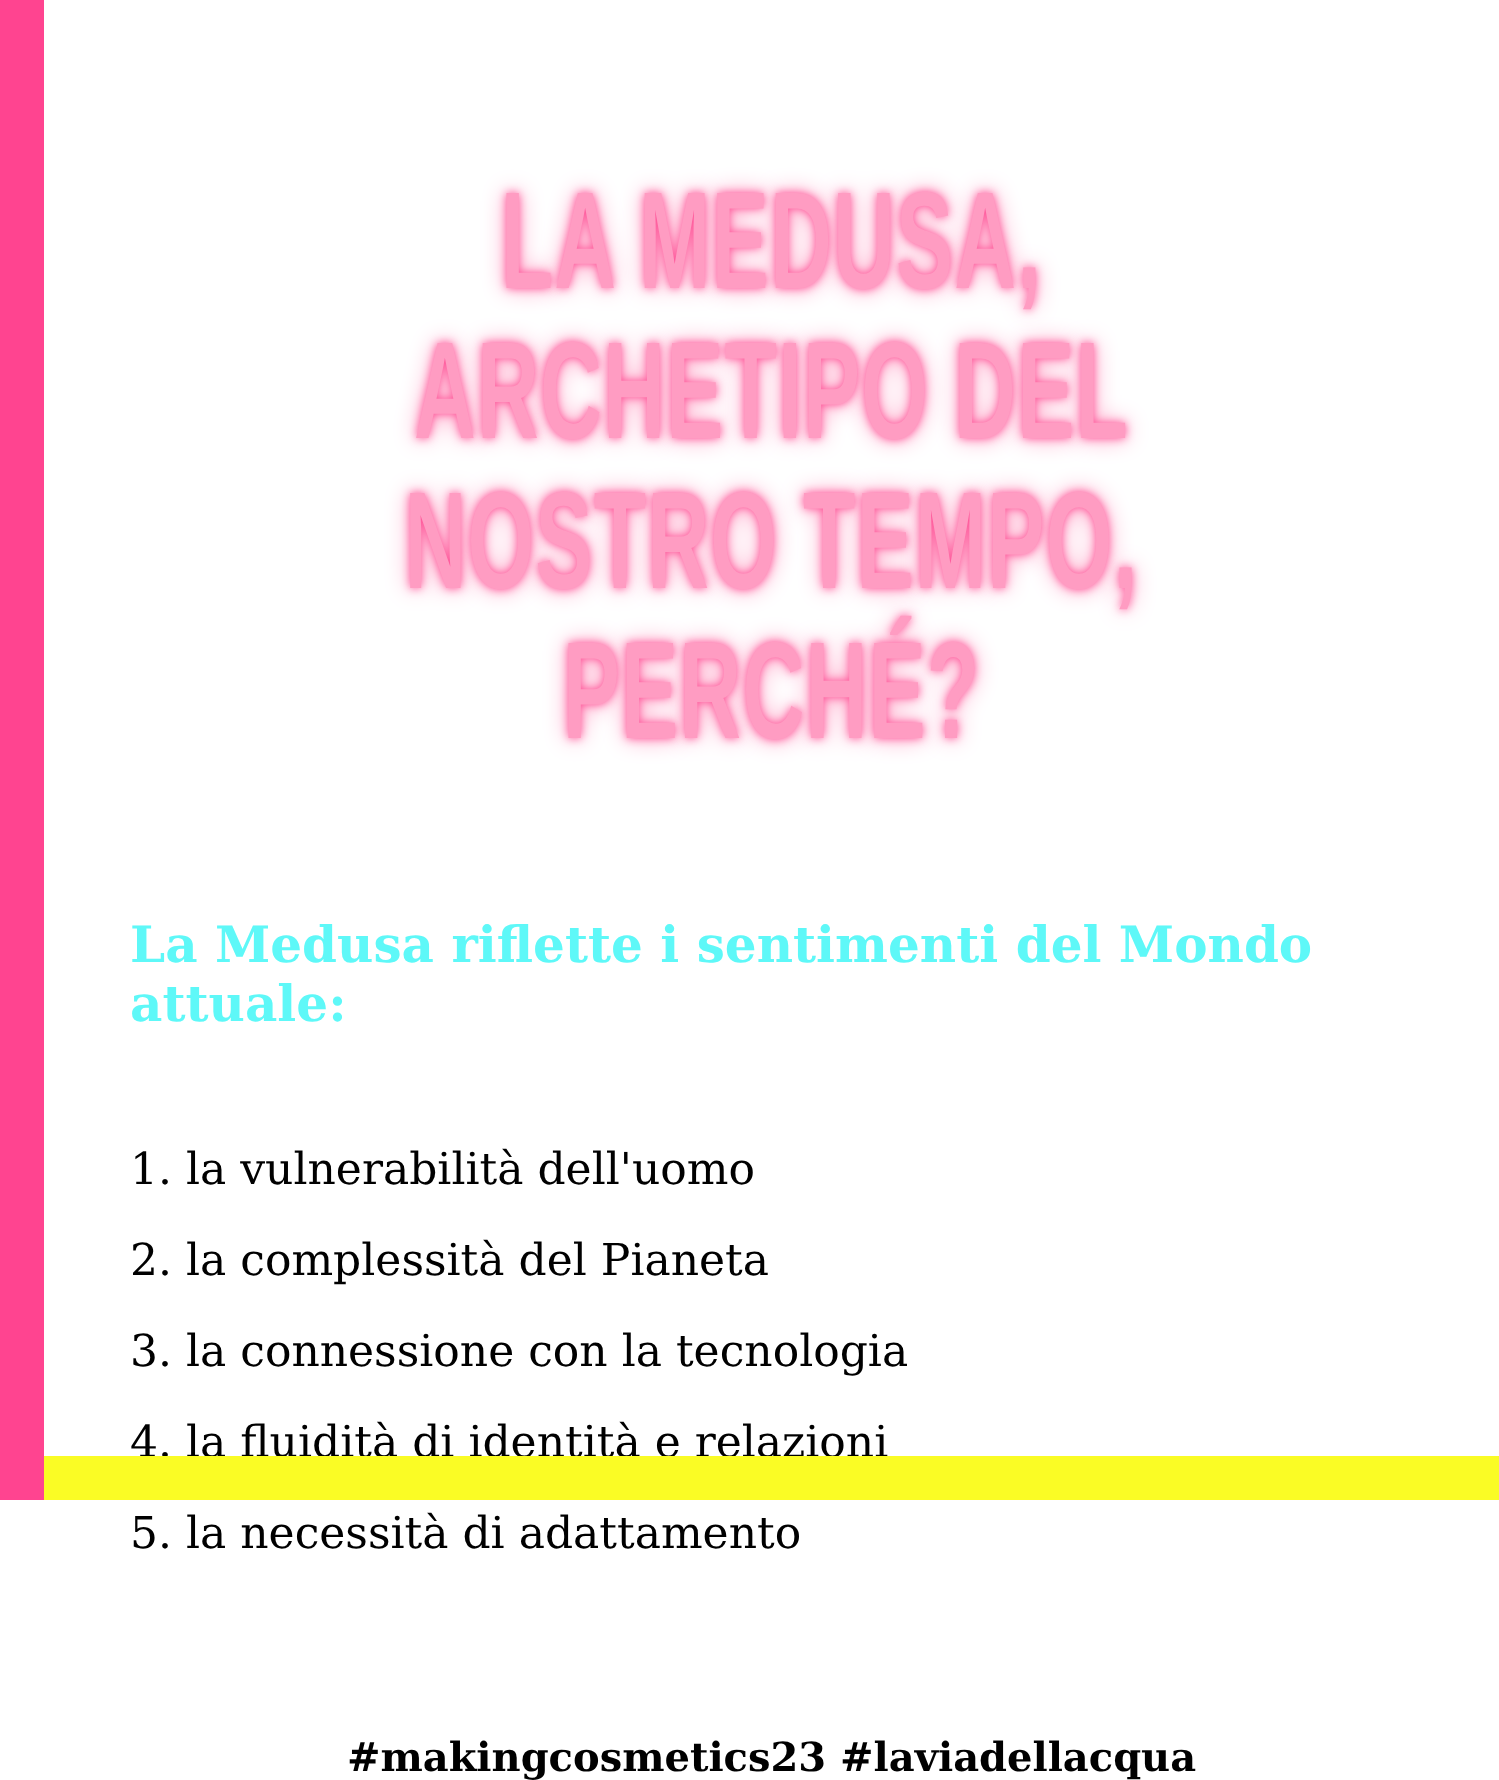LA MEDUSA, ARCHETIPO DEL
NOSTRO TEMPO, PERCHÉ?
La Medusa riflette i sentimenti del Mondo attuale:
1. la vulnerabilità dell'uomo
2. la complessità del Pianeta
3. la connessione con la tecnologia
4. la fluidità di identità e relazioni
5. la necessità di adattamento
#makingcosmetics23 #laviadellacqua